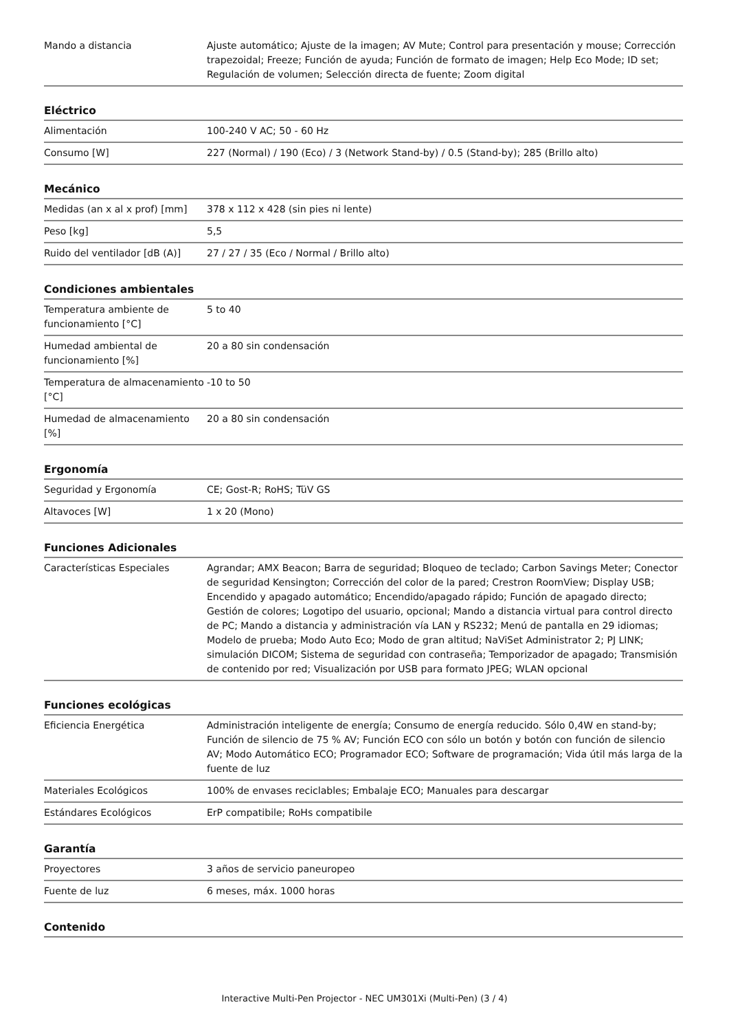| Mando a distancia | Ajuste automático; Ajuste de la imagen; AV Mute; Control para presentación y mouse; Corrección trapezoidal; Freeze; Función de ayuda; Función de formato de imagen; Help Eco Mode; ID set; Regulación de volumen; Selección directa de fuente; Zoom digital |
Eléctrico
| Alimentación | 100-240 V AC; 50 - 60 Hz |
| Consumo [W] | 227 (Normal) / 190 (Eco) / 3 (Network Stand-by) / 0.5 (Stand-by); 285 (Brillo alto) |
Mecánico
| Medidas (an x al x prof) [mm] | 378 x 112 x 428 (sin pies ni lente) |
| Peso [kg] | 5,5 |
| Ruido del ventilador [dB (A)] | 27 / 27 / 35 (Eco / Normal / Brillo alto) |
Condiciones ambientales
| Temperatura ambiente de funcionamiento [°C] | 5 to 40 |
| Humedad ambiental de funcionamiento [%] | 20 a 80 sin condensación |
| Temperatura de almacenamiento [°C] | -10 to 50 |
| Humedad de almacenamiento [%] | 20 a 80 sin condensación |
Ergonomía
| Seguridad y Ergonomía | CE; Gost-R; RoHS; TüV GS |
| Altavoces [W] | 1 x 20 (Mono) |
Funciones Adicionales
| Características Especiales | Agrandar; AMX Beacon; Barra de seguridad; Bloqueo de teclado; Carbon Savings Meter; Conector de seguridad Kensington; Corrección del color de la pared; Crestron RoomView; Display USB; Encendido y apagado automático; Encendido/apagado rápido; Función de apagado directo; Gestión de colores; Logotipo del usuario, opcional; Mando a distancia virtual para control directo de PC; Mando a distancia y administración vía LAN y RS232; Menú de pantalla en 29 idiomas; Modelo de prueba; Modo Auto Eco; Modo de gran altitud; NaViSet Administrator 2; PJ LINK; simulación DICOM; Sistema de seguridad con contraseña; Temporizador de apagado; Transmisión de contenido por red; Visualización por USB para formato JPEG; WLAN opcional |
Funciones ecológicas
| Eficiencia Energética | Administración inteligente de energía; Consumo de energía reducido. Sólo 0,4W en stand-by; Función de silencio de 75 % AV; Función ECO con sólo un botón y botón con función de silencio AV; Modo Automático ECO; Programador ECO; Software de programación; Vida útil más larga de la fuente de luz |
| Materiales Ecológicos | 100% de envases reciclables; Embalaje ECO; Manuales para descargar |
| Estándares Ecológicos | ErP compatibile; RoHs compatibile |
Garantía
| Proyectores | 3 años de servicio paneuropeo |
| Fuente de luz | 6 meses, máx. 1000 horas |
Contenido
Interactive Multi-Pen Projector - NEC UM301Xi (Multi-Pen) (3 / 4)